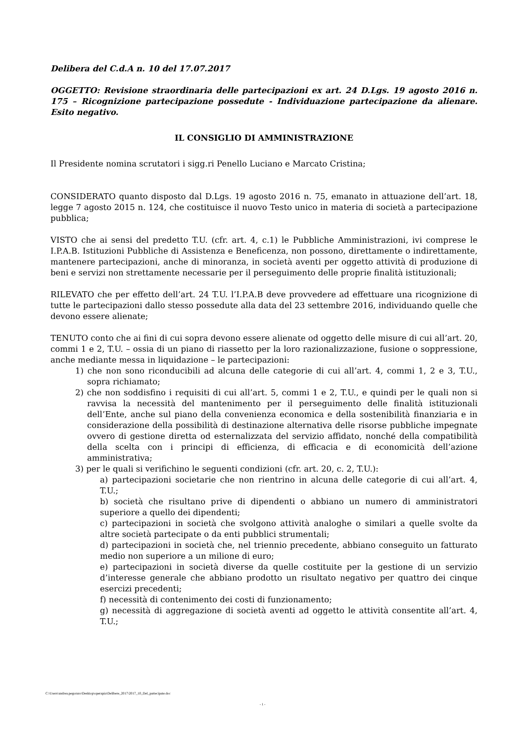Delibera del C.d.A n. 10 del 17.07.2017
OGGETTO: Revisione straordinaria delle partecipazioni ex art. 24 D.Lgs. 19 agosto 2016 n. 175 – Ricognizione partecipazione possedute - Individuazione partecipazione da alienare. Esito negativo.
IL CONSIGLIO DI AMMINISTRAZIONE
Il Presidente nomina scrutatori i sigg.ri Penello Luciano e Marcato Cristina;
CONSIDERATO quanto disposto dal D.Lgs. 19 agosto 2016 n. 75, emanato in attuazione dell’art. 18, legge 7 agosto 2015 n. 124, che costituisce il nuovo Testo unico in materia di società a partecipazione pubblica;
VISTO che ai sensi del predetto T.U. (cfr. art. 4, c.1) le Pubbliche Amministrazioni, ivi comprese le I.P.A.B. Istituzioni Pubbliche di Assistenza e Beneficenza, non possono, direttamente o indirettamente, mantenere partecipazioni, anche di minoranza, in società aventi per oggetto attività di produzione di beni e servizi non strettamente necessarie per il perseguimento delle proprie finalità istituzionali;
RILEVATO che per effetto dell’art. 24 T.U. l’I.P.A.B deve provvedere ad effettuare una ricognizione di tutte le partecipazioni dallo stesso possedute alla data del 23 settembre 2016, individuando quelle che devono essere alienate;
TENUTO conto che ai fini di cui sopra devono essere alienate od oggetto delle misure di cui all’art. 20, commi 1 e 2, T.U. – ossia di un piano di riassetto per la loro razionalizzazione, fusione o soppressione, anche mediante messa in liquidazione – le partecipazioni:
1) che non sono riconducibili ad alcuna delle categorie di cui all’art. 4, commi 1, 2 e 3, T.U., sopra richiamato;
2) che non soddisfino i requisiti di cui all’art. 5, commi 1 e 2, T.U., e quindi per le quali non si ravvisa la necessità del mantenimento per il perseguimento delle finalità istituzionali dell’Ente, anche sul piano della convenienza economica e della sostenibilità finanziaria e in considerazione della possibilità di destinazione alternativa delle risorse pubbliche impegnate ovvero di gestione diretta od esternalizzata del servizio affidato, nonché della compatibilità della scelta con i principi di efficienza, di efficacia e di economicità dell’azione amministrativa;
3) per le quali si verifichino le seguenti condizioni (cfr. art. 20, c. 2, T.U.):
a) partecipazioni societarie che non rientrino in alcuna delle categorie di cui all’art. 4, T.U.;
b) società che risultano prive di dipendenti o abbiano un numero di amministratori superiore a quello dei dipendenti;
c) partecipazioni in società che svolgono attività analoghe o similari a quelle svolte da altre società partecipate o da enti pubblici strumentali;
d) partecipazioni in società che, nel triennio precedente, abbiano conseguito un fatturato medio non superiore a un milione di euro;
e) partecipazioni in società diverse da quelle costituite per la gestione di un servizio d’interesse generale che abbiano prodotto un risultato negativo per quattro dei cinque esercizi precedenti;
f) necessità di contenimento dei costi di funzionamento;
g) necessità di aggregazione di società aventi ad oggetto le attività consentite all’art. 4, T.U.;
C:\Users\andrea.pegoraro\Desktop\operapia\Delibere_2017\2017_10_Del_partecipate.doc
- 1 -